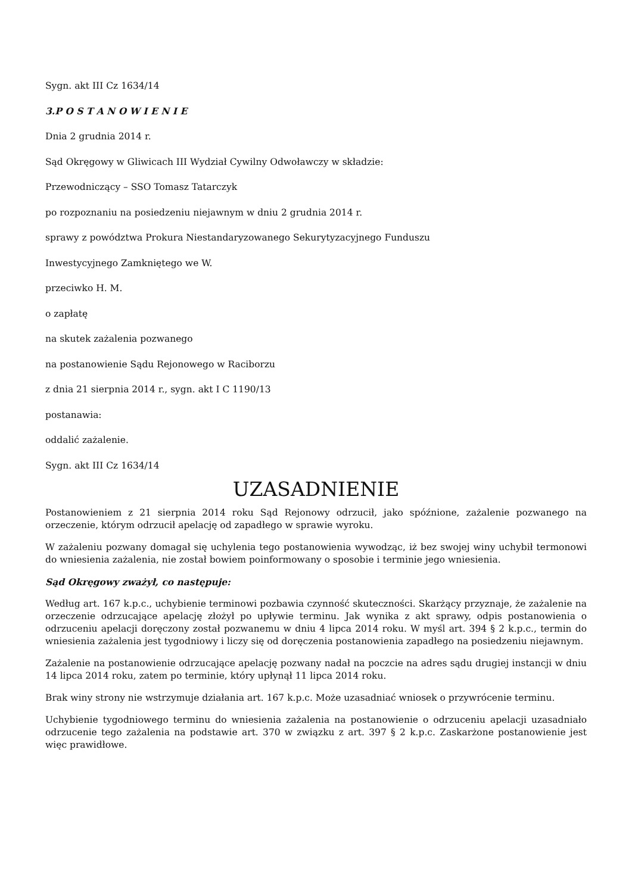Sygn. akt III Cz 1634/14
3.P O S T A N O W I E N I E
Dnia 2 grudnia 2014 r.
Sąd Okręgowy w Gliwicach III Wydział Cywilny Odwoławczy w składzie:
Przewodniczący – SSO Tomasz Tatarczyk
po rozpoznaniu na posiedzeniu niejawnym w dniu 2 grudnia 2014 r.
sprawy z powództwa Prokura Niestandaryzowanego Sekurytyzacyjnego Funduszu
Inwestycyjnego Zamkniętego we W.
przeciwko H. M.
o zapłatę
na skutek zażalenia pozwanego
na postanowienie Sądu Rejonowego w Raciborzu
z dnia 21 sierpnia 2014 r., sygn. akt I C 1190/13
postanawia:
oddalić zażalenie.
Sygn. akt III Cz 1634/14
UZASADNIENIE
Postanowieniem z 21 sierpnia 2014 roku Sąd Rejonowy odrzucił, jako spóźnione, zażalenie pozwanego na orzeczenie, którym odrzucił apelację od zapadłego w sprawie wyroku.
W zażaleniu pozwany domagał się uchylenia tego postanowienia wywodząc, iż bez swojej winy uchybił termonowi do wniesienia zażalenia, nie został bowiem poinformowany o sposobie i terminie jego wniesienia.
Sąd Okręgowy zważył, co następuje:
Według art. 167 k.p.c., uchybienie terminowi pozbawia czynność skuteczności. Skarżący przyznaje, że zażalenie na orzeczenie odrzucające apelację złożył po upływie terminu. Jak wynika z akt sprawy, odpis postanowienia o odrzuceniu apelacji doręczony został pozwanemu w dniu 4 lipca 2014 roku. W myśl art. 394 § 2 k.p.c., termin do wniesienia zażalenia jest tygodniowy i liczy się od doręczenia postanowienia zapadłego na posiedzeniu niejawnym.
Zażalenie na postanowienie odrzucające apelację pozwany nadał na poczcie na adres sądu drugiej instancji w dniu 14 lipca 2014 roku, zatem po terminie, który upłynął 11 lipca 2014 roku.
Brak winy strony nie wstrzymuje działania art. 167 k.p.c. Może uzasadniać wniosek o przywrócenie terminu.
Uchybienie tygodniowego terminu do wniesienia zażalenia na postanowienie o odrzuceniu apelacji uzasadniało odrzucenie tego zażalenia na podstawie art. 370 w związku z art. 397 § 2 k.p.c. Zaskarżone postanowienie jest więc prawidłowe.